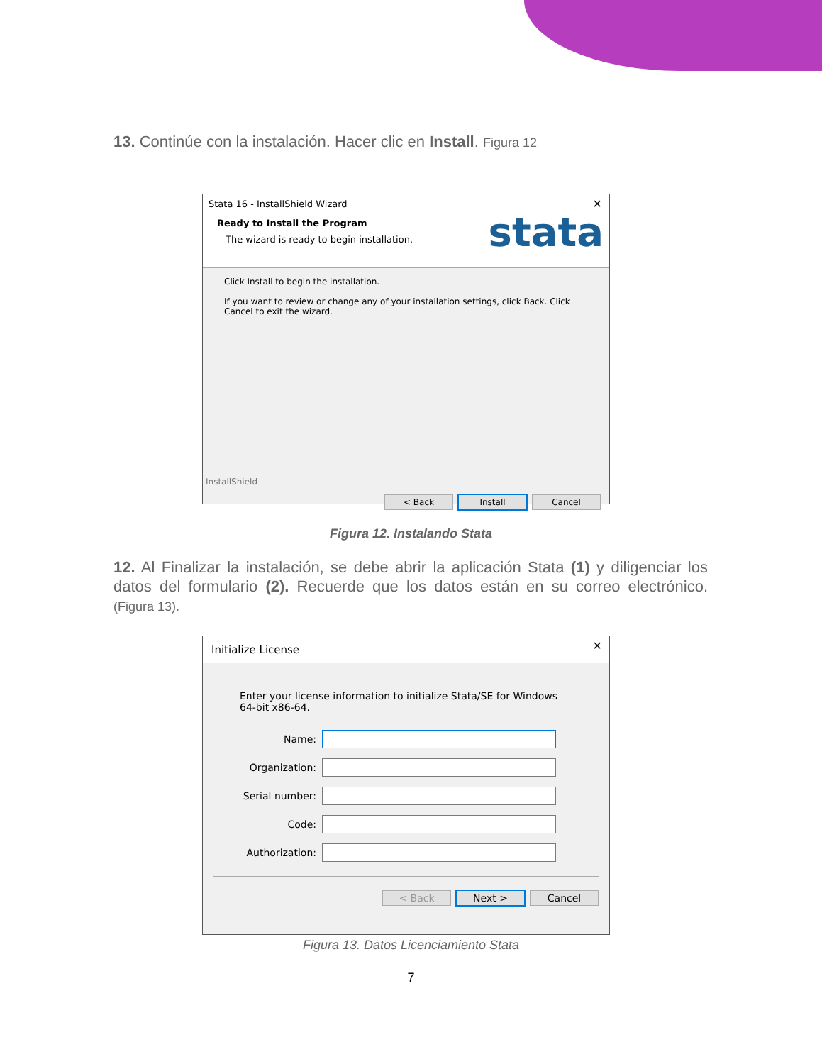13. Continúe con la instalación. Hacer clic en Install. Figura 12
Stata 16 - InstallShield Wizard ✕
Ready to Install the Program
The wizard is ready to begin installation.
stata
Click Install to begin the installation.
If you want to review or change any of your installation settings, click Back. Click Cancel to exit the wizard.
InstallShield
< Back Install Cancel
Figura 12. Instalando Stata
12. Al Finalizar la instalación, se debe abrir la aplicación Stata (1) y diligenciar los datos del formulario (2). Recuerde que los datos están en su correo electrónico. (Figura 13).
Initialize License ✕
Enter your license information to initialize Stata/SE for Windows 64-bit x86-64.
Name:
Organization:
Serial number:
Code:
Authorization:
< Back Next > Cancel
Figura 13. Datos Licenciamiento Stata
7